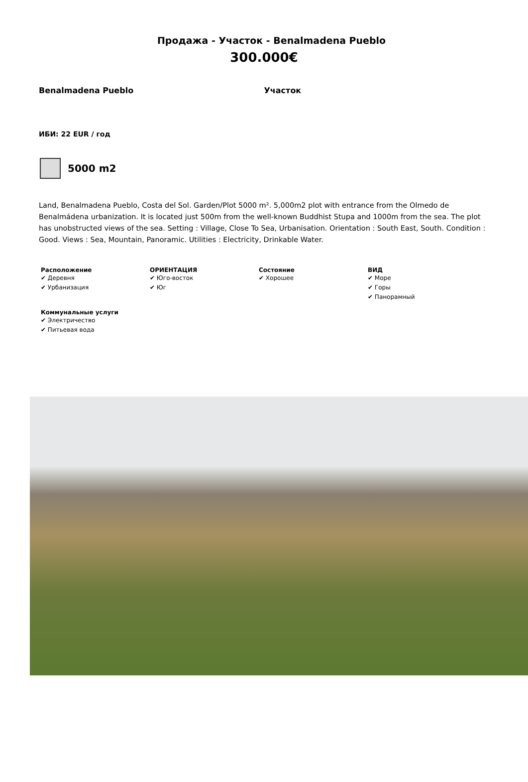Продажа - Участок - Benalmadena Pueblo
300.000€
Benalmadena Pueblo Участок
ИБИ: 22 EUR / год
5000 m2
Land, Benalmadena Pueblo, Costa del Sol. Garden/Plot 5000 m². 5,000m2 plot with entrance from the Olmedo de Benalmádena urbanization. It is located just 500m from the well-known Buddhist Stupa and 1000m from the sea. The plot has unobstructed views of the sea. Setting : Village, Close To Sea, Urbanisation. Orientation : South East, South. Condition : Good. Views : Sea, Mountain, Panoramic. Utilities : Electricity, Drinkable Water.
Расположение
✔ Деревня
✔ Урбанизация
ОРИЕНТАЦИЯ
✔ Юго-восток
✔ Юг
Состояние
✔ Хорошее
ВИД
✔ Море
✔ Горы
✔ Панорамный
Коммунальные услуги
✔ Электричество
✔ Питьевая вода